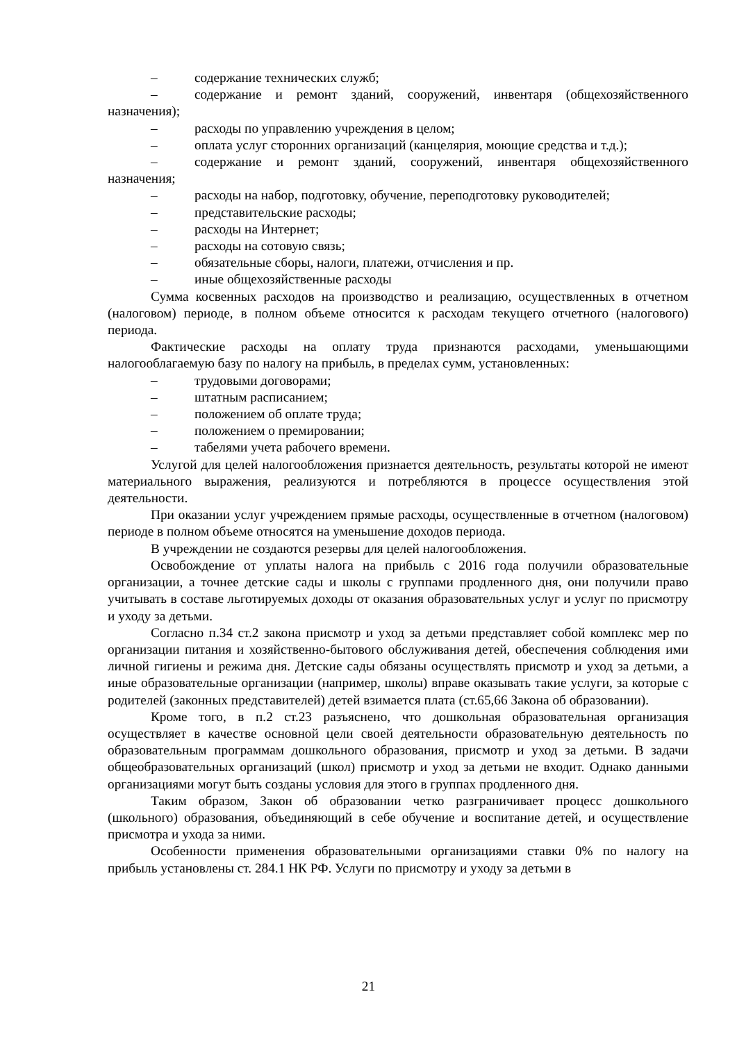– содержание технических служб;
– содержание и ремонт зданий, сооружений, инвентаря (общехозяйственного назначения);
– расходы по управлению учреждения в целом;
– оплата услуг сторонних организаций (канцелярия, моющие средства и т.д.);
– содержание и ремонт зданий, сооружений, инвентаря общехозяйственного назначения;
– расходы на набор, подготовку, обучение, переподготовку руководителей;
– представительские расходы;
– расходы на Интернет;
– расходы на сотовую связь;
– обязательные сборы, налоги, платежи, отчисления и пр.
– иные общехозяйственные расходы
Сумма косвенных расходов на производство и реализацию, осуществленных в отчетном (налоговом) периоде, в полном объеме относится к расходам текущего отчетного (налогового) периода.
Фактические расходы на оплату труда признаются расходами, уменьшающими налогооблагаемую базу по налогу на прибыль, в пределах сумм, установленных:
– трудовыми договорами;
– штатным расписанием;
– положением об оплате труда;
– положением о премировании;
– табелями учета рабочего времени.
Услугой для целей налогообложения признается деятельность, результаты которой не имеют материального выражения, реализуются и потребляются в процессе осуществления этой деятельности.
При оказании услуг учреждением прямые расходы, осуществленные в отчетном (налоговом) периоде в полном объеме относятся на уменьшение доходов периода.
В учреждении не создаются резервы для целей налогообложения.
Освобождение от уплаты налога на прибыль с 2016 года получили образовательные организации, а точнее детские сады и школы с группами продленного дня, они получили право учитывать в составе льготируемых доходы от оказания образовательных услуг и услуг по присмотру и уходу за детьми.
Согласно п.34 ст.2 закона присмотр и уход за детьми представляет собой комплекс мер по организации питания и хозяйственно-бытового обслуживания детей, обеспечения соблюдения ими личной гигиены и режима дня. Детские сады обязаны осуществлять присмотр и уход за детьми, а иные образовательные организации (например, школы) вправе оказывать такие услуги, за которые с родителей (законных представителей) детей взимается плата (ст.65,66 Закона об образовании).
Кроме того, в п.2 ст.23 разъяснено, что дошкольная образовательная организация осуществляет в качестве основной цели своей деятельности образовательную деятельность по образовательным программам дошкольного образования, присмотр и уход за детьми. В задачи общеобразовательных организаций (школ) присмотр и уход за детьми не входит. Однако данными организациями могут быть созданы условия для этого в группах продленного дня.
Таким образом, Закон об образовании четко разграничивает процесс дошкольного (школьного) образования, объединяющий в себе обучение и воспитание детей, и осуществление присмотра и ухода за ними.
Особенности применения образовательными организациями ставки 0% по налогу на прибыль установлены ст. 284.1 НК РФ. Услуги по присмотру и уходу за детьми в
21